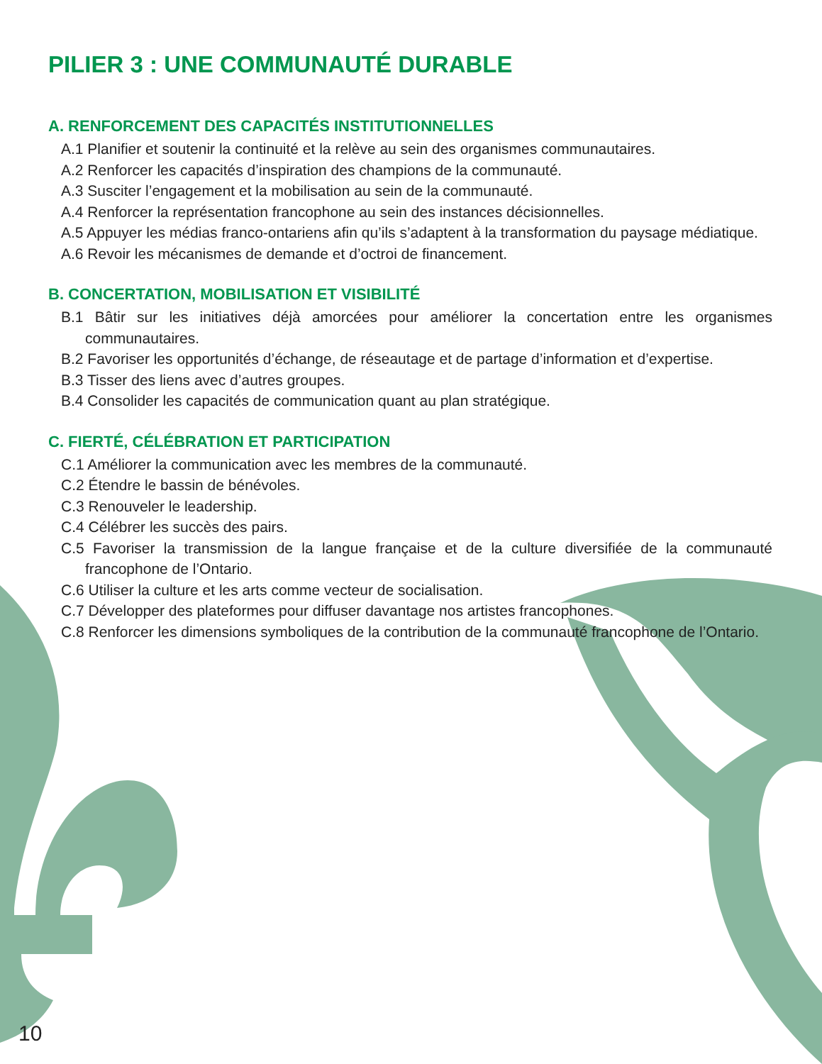PILIER 3 : UNE COMMUNAUTÉ DURABLE
A. RENFORCEMENT DES CAPACITÉS INSTITUTIONNELLES
A.1 Planifier et soutenir la continuité et la relève au sein des organismes communautaires.
A.2 Renforcer les capacités d’inspiration des champions de la communauté.
A.3 Susciter l’engagement et la mobilisation au sein de la communauté.
A.4 Renforcer la représentation francophone au sein des instances décisionnelles.
A.5 Appuyer les médias franco-ontariens afin qu’ils s’adaptent à la transformation du paysage médiatique.
A.6 Revoir les mécanismes de demande et d’octroi de financement.
B. CONCERTATION, MOBILISATION ET VISIBILITÉ
B.1 Bâtir sur les initiatives déjà amorcées pour améliorer la concertation entre les organismes communautaires.
B.2 Favoriser les opportunités d’échange, de réseautage et de partage d’information et d’expertise.
B.3 Tisser des liens avec d’autres groupes.
B.4 Consolider les capacités de communication quant au plan stratégique.
C. FIERTÉ, CÉLÉBRATION ET PARTICIPATION
C.1 Améliorer la communication avec les membres de la communauté.
C.2 Étendre le bassin de bénévoles.
C.3 Renouveler le leadership.
C.4 Célébrer les succès des pairs.
C.5 Favoriser la transmission de la langue française et de la culture diversifiée de la communauté francophone de l’Ontario.
C.6 Utiliser la culture et les arts comme vecteur de socialisation.
C.7 Développer des plateformes pour diffuser davantage nos artistes francophones.
C.8 Renforcer les dimensions symboliques de la contribution de la communauté francophone de l’Ontario.
10